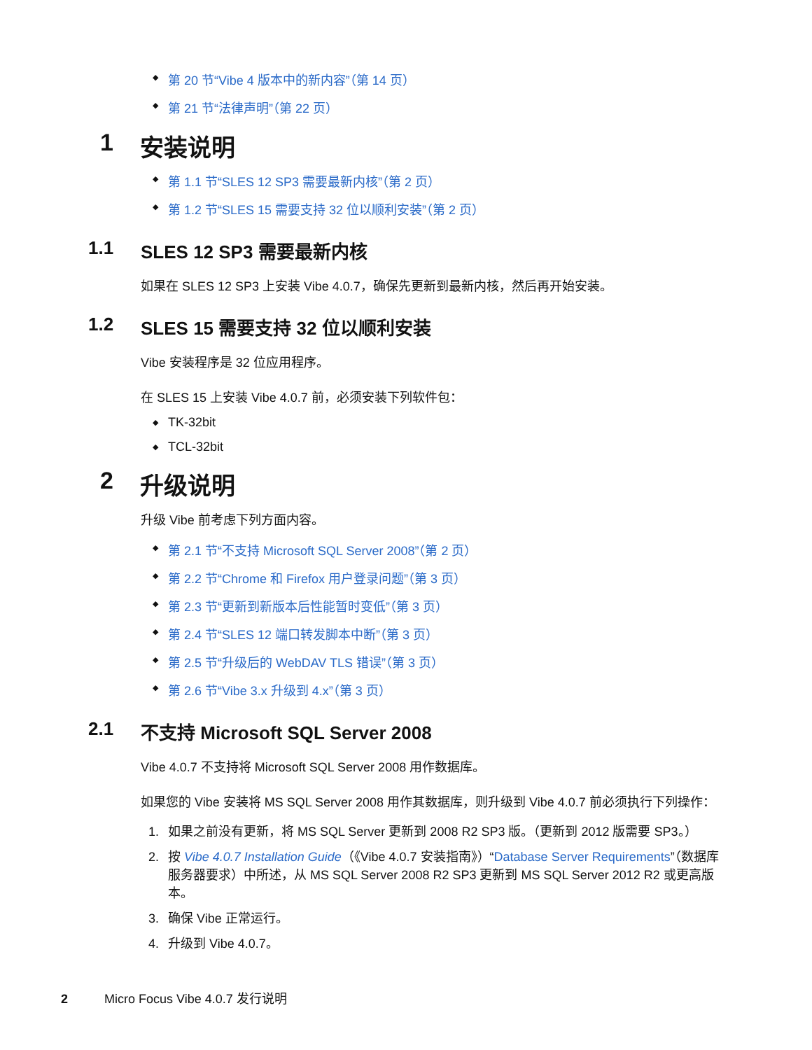◆ 第 20 节“Vibe 4 版本中的新内容”（第 14 页）
◆ 第 21 节“法律声明”（第 22 页）
1 安装说明
◆ 第 1.1 节“SLES 12 SP3 需要最新内核”（第 2 页）
◆ 第 1.2 节“SLES 15 需要支持 32 位以顺利安装”（第 2 页）
1.1 SLES 12 SP3 需要最新内核
如果在 SLES 12 SP3 上安装 Vibe 4.0.7，确保先更新到最新内核，然后再开始安装。
1.2 SLES 15 需要支持 32 位以顺利安装
Vibe 安装程序是 32 位应用程序。
在 SLES 15 上安装 Vibe 4.0.7 前，必须安装下列软件包：
◆ TK-32bit
◆ TCL-32bit
2 升级说明
升级 Vibe 前考虑下列方面内容。
◆ 第 2.1 节“不支持 Microsoft SQL Server 2008”（第 2 页）
◆ 第 2.2 节“Chrome 和 Firefox 用户登录问题”（第 3 页）
◆ 第 2.3 节“更新到新版本后性能暂时变低”（第 3 页）
◆ 第 2.4 节“SLES 12 端口转发脚本中断”（第 3 页）
◆ 第 2.5 节“升级后的 WebDAV TLS 错误”（第 3 页）
◆ 第 2.6 节“Vibe 3.x 升级到 4.x”（第 3 页）
2.1 不支持 Microsoft SQL Server 2008
Vibe 4.0.7 不支持将 Microsoft SQL Server 2008 用作数据库。
如果您的 Vibe 安装将 MS SQL Server 2008 用作其数据库，则升级到 Vibe 4.0.7 前必须执行下列操作：
1. 如果之前没有更新，将 MS SQL Server 更新到 2008 R2 SP3 版。（更新到 2012 版需要 SP3。）
2. 按 Vibe 4.0.7 Installation Guide（《Vibe 4.0.7 安装指南》）“Database Server Requirements”（数据库服务器要求）中所述，从 MS SQL Server 2008 R2 SP3 更新到 MS SQL Server 2012 R2 或更高版本。
3. 确保 Vibe 正常运行。
4. 升级到 Vibe 4.0.7。
2 Micro Focus Vibe 4.0.7 发行说明